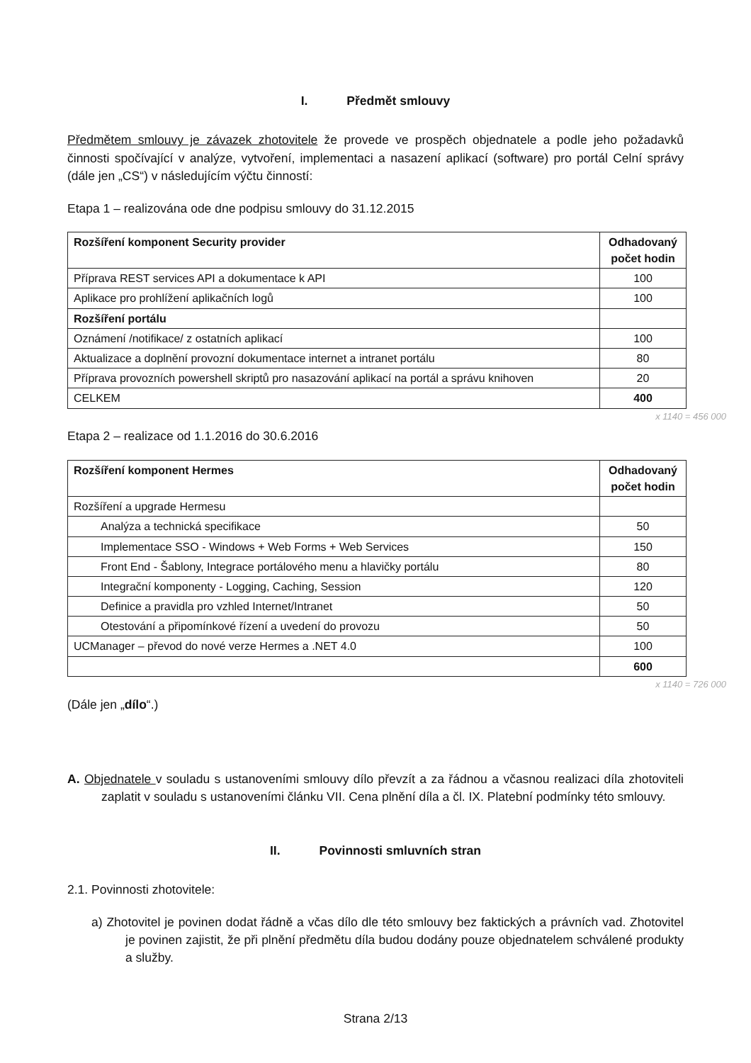I. Předmět smlouvy
Předmětem smlouvy je závazek zhotovitele že provede ve prospěch objednatele a podle jeho požadavků činnosti spočívající v analýze, vytvoření, implementaci a nasazení aplikací (software) pro portál Celní správy (dále jen „CS“) v následujícím výčtu činností:
Etapa 1 – realizována ode dne podpisu smlouvy do 31.12.2015
| Rozšíření komponent Security provider | Odhadovaný počet hodin |
| --- | --- |
| Příprava REST services API a dokumentace k API | 100 |
| Aplikace pro prohlížení aplikačních logů | 100 |
| Rozšíření portálu | |
| Oznámení /notifikace/ z ostatních aplikací | 100 |
| Aktualizace a doplnění provozní dokumentace internet a intranet portálu | 80 |
| Příprava provozních powershell skriptů pro nasazování aplikací na portál a správu knihoven | 20 |
| CELKEM | 400 |
x 1140 = 456 000
Etapa 2 – realizace od 1.1.2016 do 30.6.2016
| Rozšíření komponent Hermes | Odhadovaný počet hodin |
| --- | --- |
| Rozšíření a upgrade Hermesu | |
| Analýza a technická specifikace | 50 |
| Implementace SSO - Windows + Web Forms + Web Services | 150 |
| Front End - Šablony, Integrace portálového menu a hlavičky portálu | 80 |
| Integrační komponenty - Logging, Caching, Session | 120 |
| Definice a pravidla pro vzhled Internet/Intranet | 50 |
| Otestování a připomínkové řízení a uvedení do provozu | 50 |
| UCManager – převod do nové verze Hermes a .NET 4.0 | 100 |
| | 600 |
x 1140 = 726 000
(Dále jen „dílo“.)
A. Objednatele v souladu s ustanoveními smlouvy dílo převzít a za řádnou a včasnou realizaci díla zhotoviteli zaplatit v souladu s ustanoveními článku VII. Cena plnění díla a čl. IX. Platební podmínky této smlouvy.
II. Povinnosti smluvních stran
2.1. Povinnosti zhotovitele:
a) Zhotovitel je povinen dodat řádně a včas dílo dle této smlouvy bez faktických a právních vad. Zhotovitel je povinen zajistit, že při plnění předmětu díla budou dodány pouze objednatelem schválené produkty a služby.
Strana 2/13